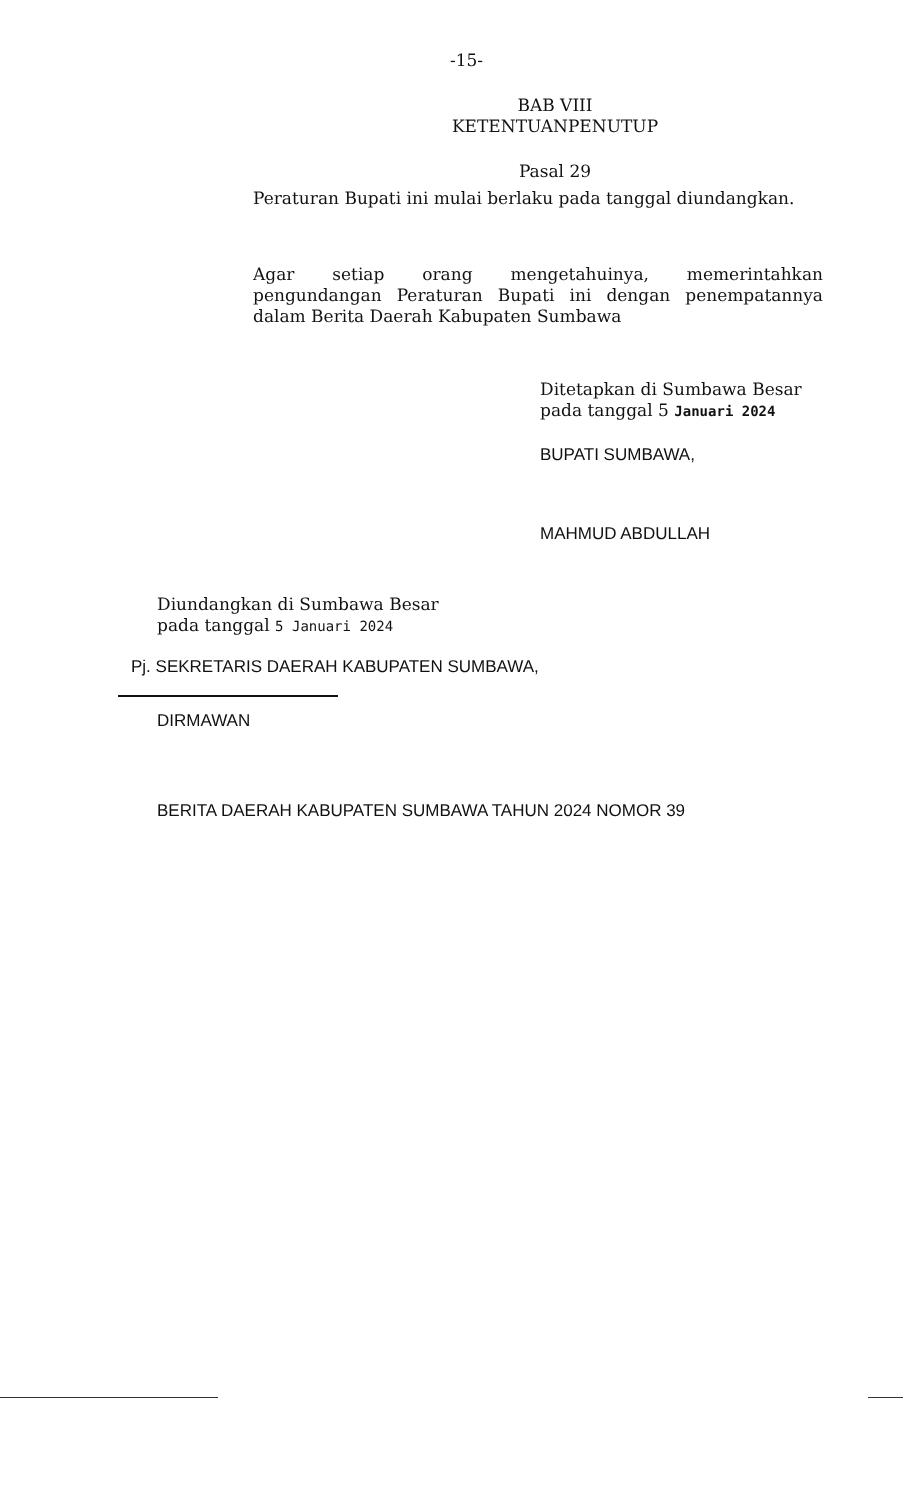-15-
BAB VIII
KETENTUANPENUTUP
Pasal 29
Peraturan Bupati ini mulai berlaku pada tanggal diundangkan.
Agar setiap orang mengetahuinya, memerintahkan pengundangan Peraturan Bupati ini dengan penempatannya dalam Berita Daerah Kabupaten Sumbawa
Ditetapkan di Sumbawa Besar
pada tanggal 5 Januari 2024
BUPATI SUMBAWA,
MAHMUD ABDULLAH
Diundangkan di Sumbawa Besar
pada tanggal 5 Januari 2024
Pj. SEKRETARIS DAERAH KABUPATEN SUMBAWA,
DIRMAWAN
BERITA DAERAH KABUPATEN SUMBAWA TAHUN 2024 NOMOR 39